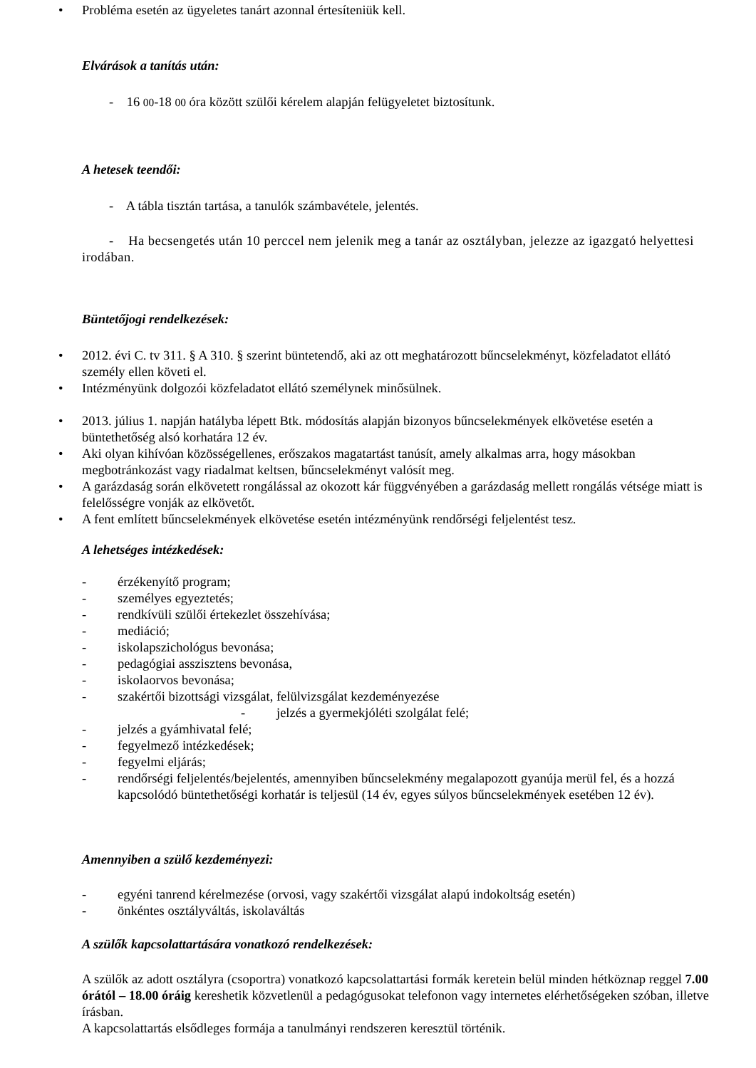• Probléma esetén az ügyeletes tanárt azonnal értesíteniük kell.
Elvárások a tanítás után:
- 16 00-18 00 óra között szülői kérelem alapján felügyeletet biztosítunk.
A hetesek teendői:
- A tábla tisztán tartása, a tanulók számbavétele, jelentés.
- Ha becsengetés után 10 perccel nem jelenik meg a tanár az osztályban, jelezze az igazgató helyettesi irodában.
Büntetőjogi rendelkezések:
• 2012. évi C. tv 311. § A 310. § szerint büntetendő, aki az ott meghatározott bűncselekményt, közfeladatot ellátó személy ellen követi el.
• Intézményünk dolgozói közfeladatot ellátó személynek minősülnek.
• 2013. július 1. napján hatályba lépett Btk. módosítás alapján bizonyos bűncselekmények elkövetése esetén a büntethetőség alsó korhatára 12 év.
• Aki olyan kihívóan közösségellenes, erőszakos magatartást tanúsít, amely alkalmas arra, hogy másokban megbotránkozást vagy riadalmat keltsen, bűncselekményt valósít meg.
• A garázdaság során elkövetett rongálással az okozott kár függvényében a garázdaság mellett rongálás vétsége miatt is felelősségre vonják az elkövetőt.
• A fent említett bűncselekmények elkövetése esetén intézményünk rendőrségi feljelentést tesz.
A lehetséges intézkedések:
- érzékenyítő program;
- személyes egyeztetés;
- rendkívüli szülői értekezlet összehívása;
- mediáció;
- iskolapszichológus bevonása;
- pedagógiai asszisztens bevonása,
- iskolaorvos bevonása;
- szakértői bizottsági vizsgálat, felülvizsgálat kezdeményezése
- jelzés a gyermekjóléti szolgálat felé;
- jelzés a gyámhivatal felé;
- fegyelmező intézkedések;
- fegyelmi eljárás;
- rendőrségi feljelentés/bejelentés, amennyiben bűncselekmény megalapozott gyanúja merül fel, és a hozzá kapcsolódó büntethetőségi korhatár is teljesül (14 év, egyes súlyos bűncselekmények esetében 12 év).
Amennyiben a szülő kezdeményezi:
- egyéni tanrend kérelmezése (orvosi, vagy szakértői vizsgálat alapú indokoltság esetén)
- önkéntes osztályváltás, iskolaváltás
A szülők kapcsolattartására vonatkozó rendelkezések:
A szülők az adott osztályra (csoportra) vonatkozó kapcsolattartási formák keretein belül minden hétköznap reggel 7.00 órától – 18.00 óráig kereshetik közvetlenül a pedagógusokat telefonon vagy internetes elérhetőségeken szóban, illetve írásban.
A kapcsolattartás elsődleges formája a tanulmányi rendszeren keresztül történik.